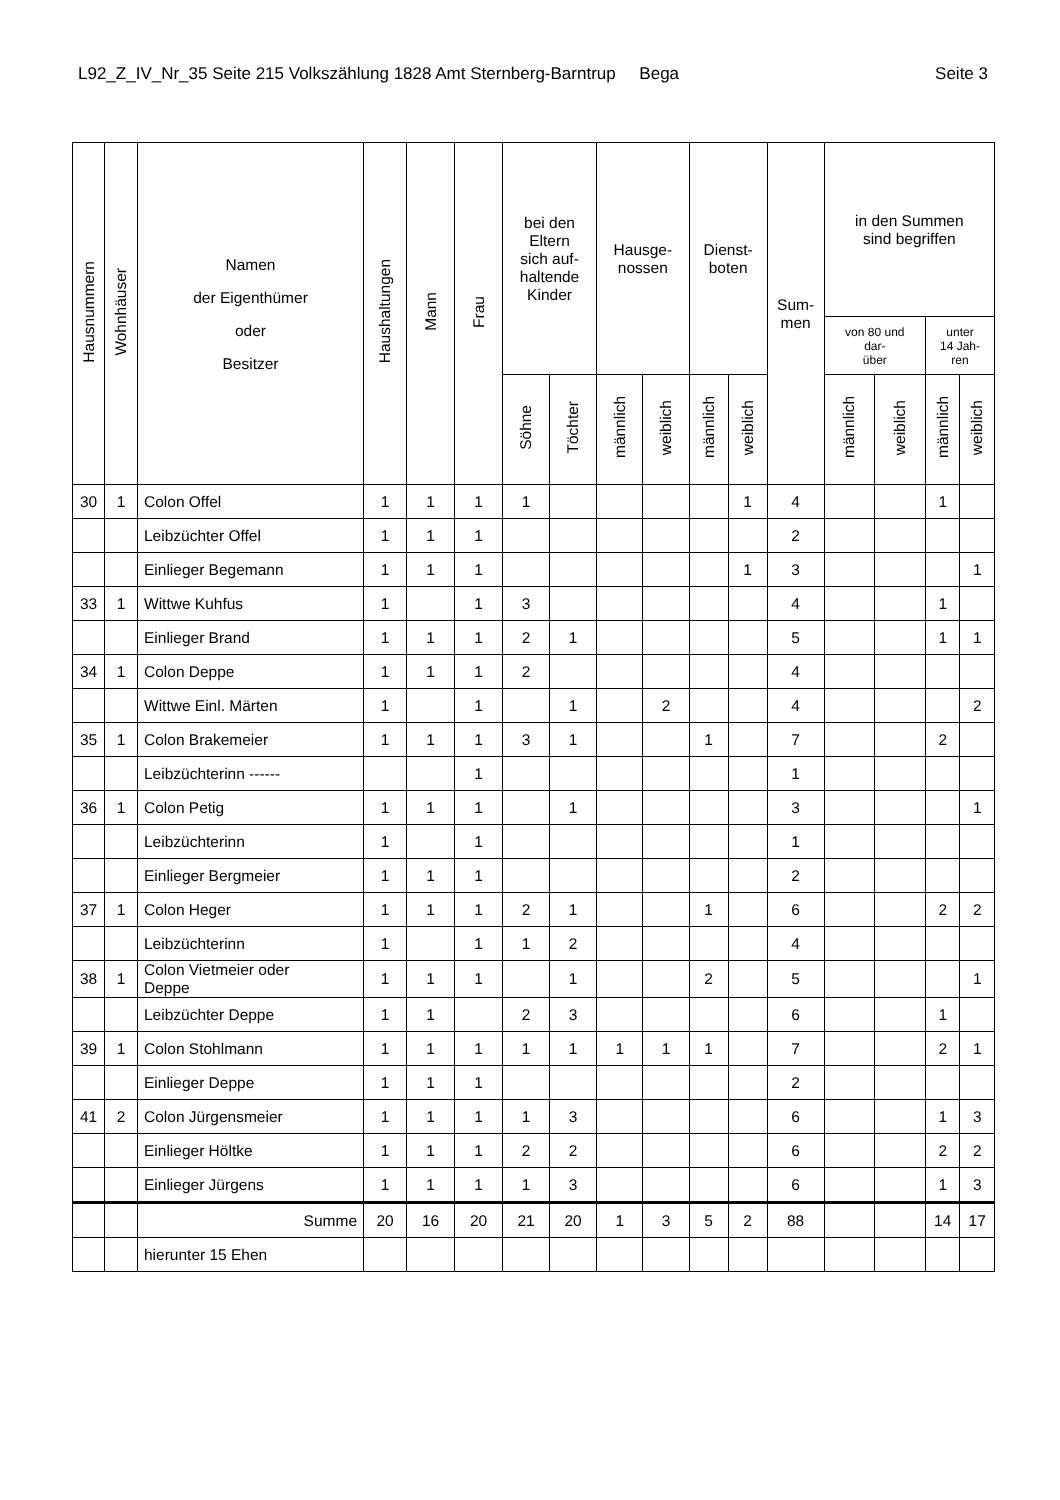L92_Z_IV_Nr_35 Seite 215 Volkszählung 1828 Amt Sternberg-Barntrup Bega Seite 3
| Hausnummern | Wohnhäuser | Namen der Eigenthümer oder Besitzer | Haushaltungen | Mann | Frau | bei den Eltern sich auf- haltende Kinder | | Hausge- nossen | | Dienst- boten | | Sum- men | in den Summen sind begriffen | | | |
| --- | --- | --- | --- | --- | --- | --- | --- | --- | --- | --- | --- | --- | --- | --- | --- | --- |
| | | | | | | | | | | | | | von 80 und dar- über | | unter 14 Jah- ren | |
| | | | | | | Söhne | Töchter | männlich | weiblich | männlich | weiblich | | männlich | weiblich | männlich | weiblich |
| 30 | 1 | Colon Offel | 1 | 1 | 1 | 1 | | | | | 1 | 4 | | | 1 | |
| | | Leibzüchter Offel | 1 | 1 | 1 | | | | | | | 2 | | | | |
| | | Einlieger Begemann | 1 | 1 | 1 | | | | | | 1 | 3 | | | | 1 |
| 33 | 1 | Wittwe Kuhfus | 1 | | 1 | 3 | | | | | | 4 | | | 1 | |
| | | Einlieger Brand | 1 | 1 | 1 | 2 | 1 | | | | | 5 | | | 1 | 1 |
| 34 | 1 | Colon Deppe | 1 | 1 | 1 | 2 | | | | | | 4 | | | | |
| | | Wittwe Einl. Märten | 1 | | 1 | | 1 | | 2 | | | 4 | | | | 2 |
| 35 | 1 | Colon Brakemeier | 1 | 1 | 1 | 3 | 1 | | | 1 | | 7 | | | 2 | |
| | | Leibzüchterinn ------ | | | 1 | | | | | | | 1 | | | | |
| 36 | 1 | Colon Petig | 1 | 1 | 1 | | 1 | | | | | 3 | | | | 1 |
| | | Leibzüchterinn | 1 | | 1 | | | | | | | 1 | | | | |
| | | Einlieger Bergmeier | 1 | 1 | 1 | | | | | | | 2 | | | | |
| 37 | 1 | Colon Heger | 1 | 1 | 1 | 2 | 1 | | | 1 | | 6 | | | 2 | 2 |
| | | Leibzüchterinn | 1 | | 1 | 1 | 2 | | | | | 4 | | | | |
| 38 | 1 | Colon Vietmeier oder Deppe | 1 | 1 | 1 | | 1 | | | 2 | | 5 | | | | 1 |
| | | Leibzüchter Deppe | 1 | 1 | | 2 | 3 | | | | | 6 | | | 1 | |
| 39 | 1 | Colon Stohlmann | 1 | 1 | 1 | 1 | 1 | 1 | 1 | 1 | | 7 | | | 2 | 1 |
| | | Einlieger Deppe | 1 | 1 | 1 | | | | | | | 2 | | | | |
| 41 | 2 | Colon Jürgensmeier | 1 | 1 | 1 | 1 | 3 | | | | | 6 | | | 1 | 3 |
| | | Einlieger Höltke | 1 | 1 | 1 | 2 | 2 | | | | | 6 | | | 2 | 2 |
| | | Einlieger Jürgens | 1 | 1 | 1 | 1 | 3 | | | | | 6 | | | 1 | 3 |
| | | Summe | 20 | 16 | 20 | 21 | 20 | 1 | 3 | 5 | 2 | 88 | | | 14 | 17 |
| | | hierunter 15 Ehen | | | | | | | | | | | | | | |